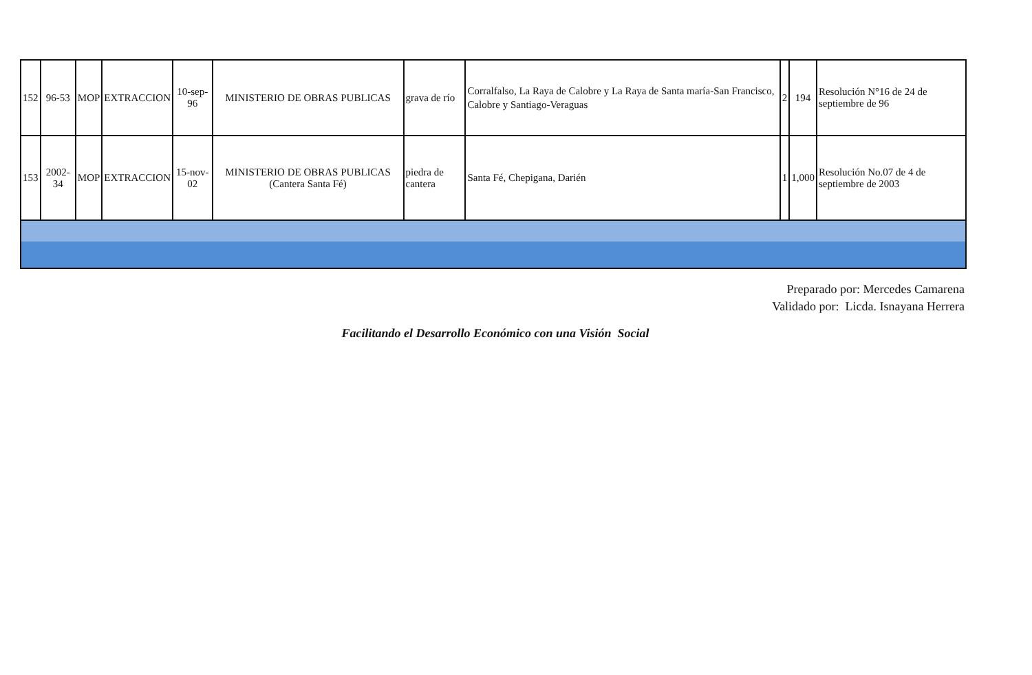| 152 | 96-53 | MOP | EXTRACCION | 10-sep-96 | MINISTERIO DE OBRAS PUBLICAS | grava de río | Corralfalso, La Raya de Calobre y La Raya de Santa maría-San Francisco, Calobre y Santiago-Veraguas | 2 | 194 | Resolución N°16 de 24 de septiembre de 96 |
| 153 | 2002-34 | MOP | EXTRACCION | 15-nov-02 | MINISTERIO DE OBRAS PUBLICAS (Cantera Santa Fé) | piedra de cantera | Santa Fé, Chepigana, Darién | 1 | 1,000 | Resolución No.07 de 4 de septiembre de 2003 |
Preparado por: Mercedes Camarena
Validado por: Licda. Isnayana Herrera
Facilitando el Desarrollo Económico con una Visión Social